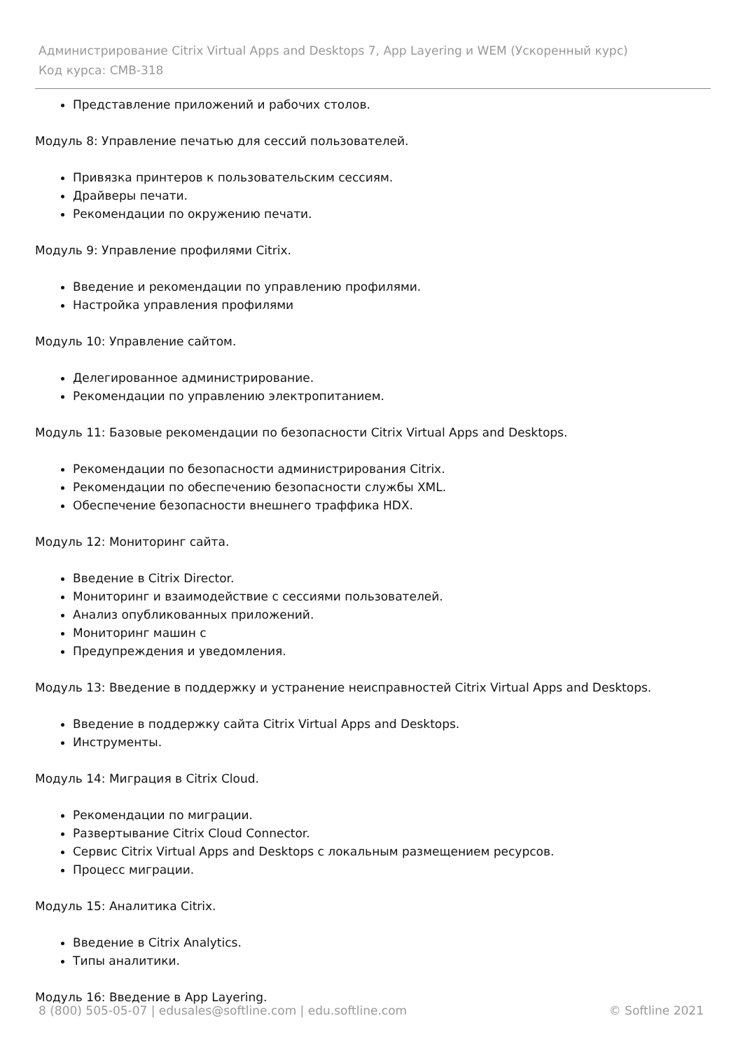Администрирование Citrix Virtual Apps and Desktops 7, App Layering и WEM (Ускоренный курс)
Код курса: CMB-318
Представление приложений и рабочих столов.
Модуль 8: Управление печатью для сессий пользователей.
Привязка принтеров к пользовательским сессиям.
Драйверы печати.
Рекомендации по окружению печати.
Модуль 9: Управление профилями Citrix.
Введение и рекомендации по управлению профилями.
Настройка управления профилями
Модуль 10: Управление сайтом.
Делегированное администрирование.
Рекомендации по управлению электропитанием.
Модуль 11: Базовые рекомендации по безопасности Citrix Virtual Apps and Desktops.
Рекомендации по безопасности администрирования Citrix.
Рекомендации по обеспечению безопасности службы XML.
Обеспечение безопасности внешнего траффика HDX.
Модуль 12: Мониторинг сайта.
Введение в Citrix Director.
Мониторинг и взаимодействие с сессиями пользователей.
Анализ опубликованных приложений.
Мониторинг машин с
Предупреждения и уведомления.
Модуль 13: Введение в поддержку и устранение неисправностей Citrix Virtual Apps and Desktops.
Введение в поддержку сайта Citrix Virtual Apps and Desktops.
Инструменты.
Модуль 14: Миграция в Citrix Cloud.
Рекомендации по миграции.
Развертывание Citrix Cloud Connector.
Сервис Citrix Virtual Apps and Desktops с локальным размещением ресурсов.
Процесс миграции.
Модуль 15: Аналитика Citrix.
Введение в Citrix Analytics.
Типы аналитики.
Модуль 16: Введение в App Layering.
8 (800) 505-05-07 | edusales@softline.com | edu.softline.com © Softline 2021